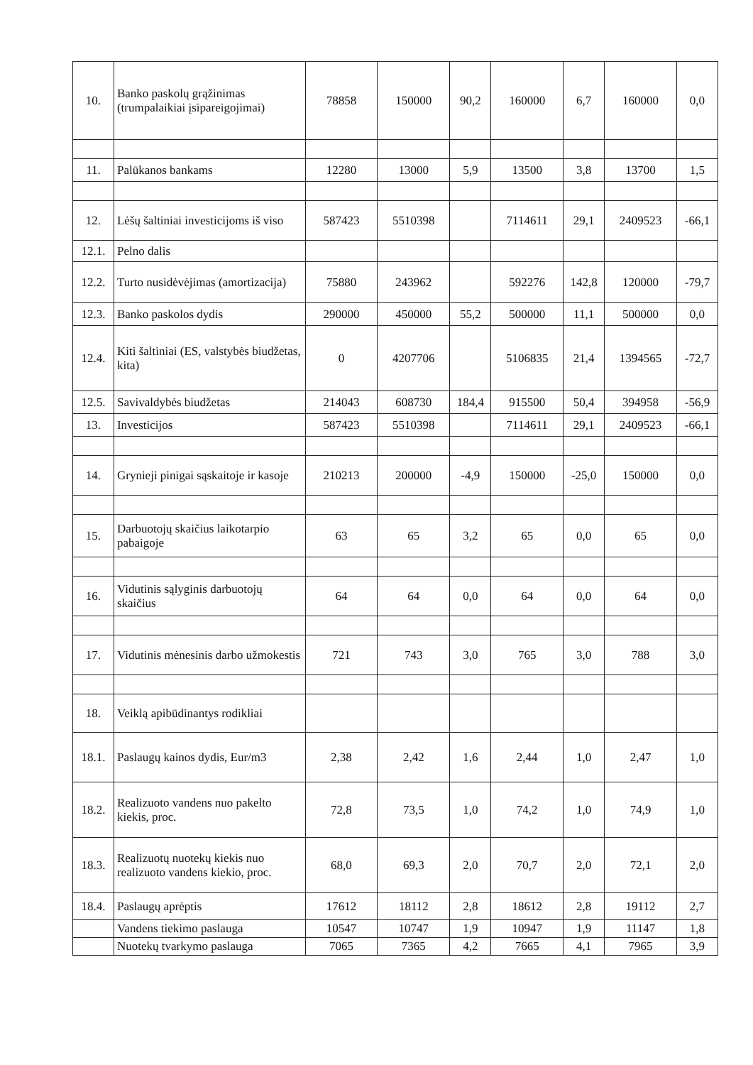| 10. | Banko paskolų grąžinimas (trumpalaikiai įsipareigojimai) | 78858 | 150000 | 90,2 | 160000 | 6,7 | 160000 | 0,0 |
| 11. | Palūkanos bankams | 12280 | 13000 | 5,9 | 13500 | 3,8 | 13700 | 1,5 |
| 12. | Lėšų šaltiniai investicijoms iš viso | 587423 | 5510398 | | 7114611 | 29,1 | 2409523 | -66,1 |
| 12.1. | Pelno dalis | | | | | | | |
| 12.2. | Turto nusidėvėjimas (amortizacija) | 75880 | 243962 | | 592276 | 142,8 | 120000 | -79,7 |
| 12.3. | Banko paskolos dydis | 290000 | 450000 | 55,2 | 500000 | 11,1 | 500000 | 0,0 |
| 12.4. | Kiti šaltiniai (ES, valstybės biudžetas, kita) | 0 | 4207706 | | 5106835 | 21,4 | 1394565 | -72,7 |
| 12.5. | Savivaldybės biudžetas | 214043 | 608730 | 184,4 | 915500 | 50,4 | 394958 | -56,9 |
| 13. | Investicijos | 587423 | 5510398 | | 7114611 | 29,1 | 2409523 | -66,1 |
| 14. | Grynieji pinigai sąskaitoje ir kasoje | 210213 | 200000 | -4,9 | 150000 | -25,0 | 150000 | 0,0 |
| 15. | Darbuotojų skaičius laikotarpio pabaigoje | 63 | 65 | 3,2 | 65 | 0,0 | 65 | 0,0 |
| 16. | Vidutinis sąlyginis darbuotojų skaičius | 64 | 64 | 0,0 | 64 | 0,0 | 64 | 0,0 |
| 17. | Vidutinis mėnesinis darbo užmokestis | 721 | 743 | 3,0 | 765 | 3,0 | 788 | 3,0 |
| 18. | Veiklą apibūdinantys rodikliai | | | | | | | |
| 18.1. | Paslaugų kainos dydis, Eur/m3 | 2,38 | 2,42 | 1,6 | 2,44 | 1,0 | 2,47 | 1,0 |
| 18.2. | Realizuoto vandens nuo pakelto kiekis, proc. | 72,8 | 73,5 | 1,0 | 74,2 | 1,0 | 74,9 | 1,0 |
| 18.3. | Realizuotų nuotekų kiekis nuo realizuoto vandens kiekio, proc. | 68,0 | 69,3 | 2,0 | 70,7 | 2,0 | 72,1 | 2,0 |
| 18.4. | Paslaugų aprėptis | 17612 | 18112 | 2,8 | 18612 | 2,8 | 19112 | 2,7 |
| | Vandens tiekimo paslauga | 10547 | 10747 | 1,9 | 10947 | 1,9 | 11147 | 1,8 |
| | Nuotekų tvarkymo paslauga | 7065 | 7365 | 4,2 | 7665 | 4,1 | 7965 | 3,9 |